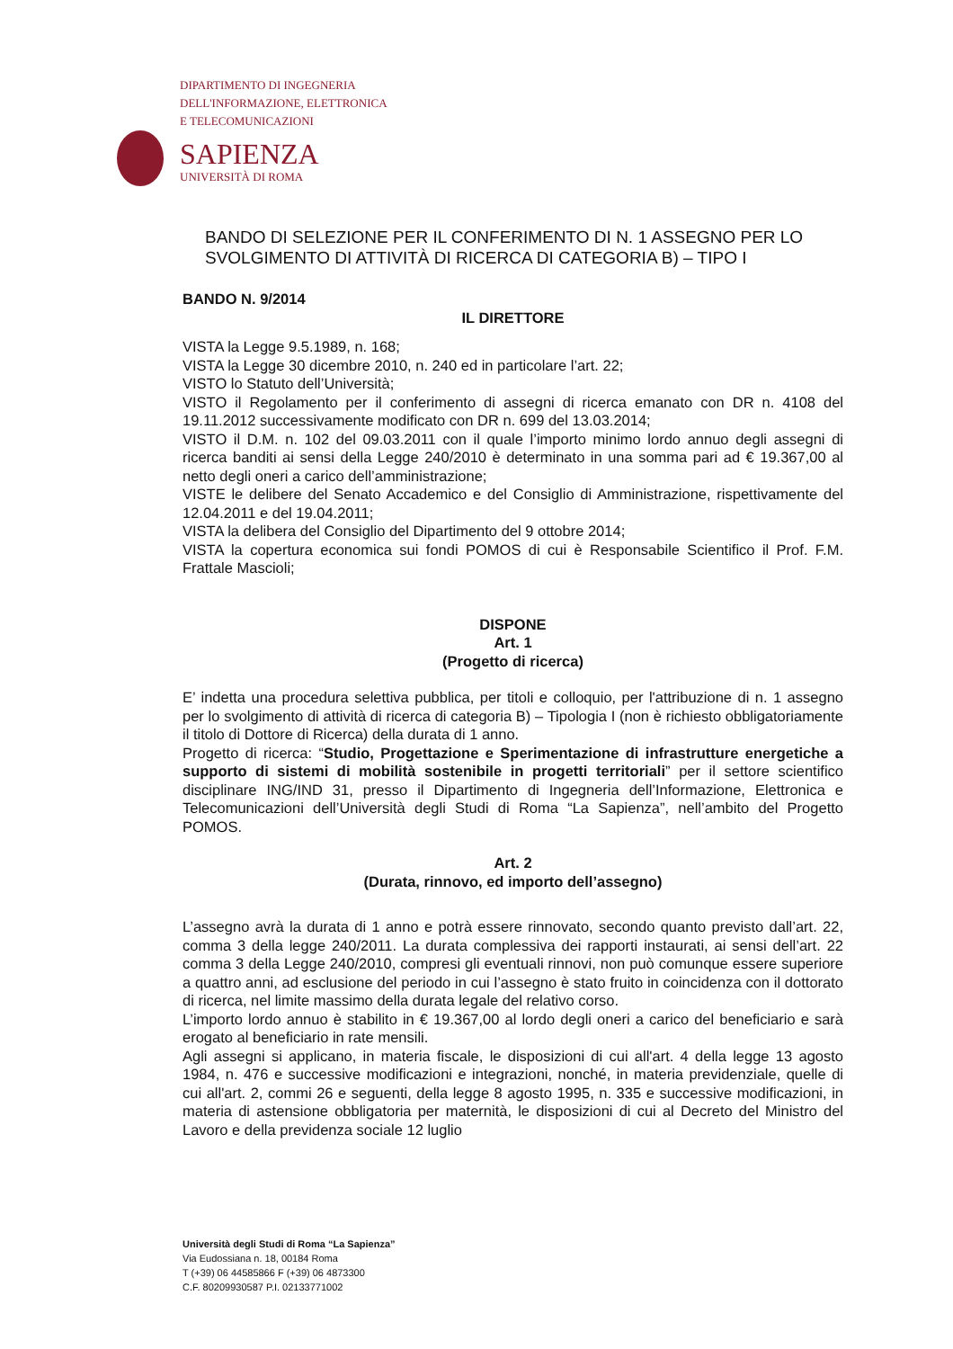DIPARTIMENTO DI INGEGNERIA
DELL'INFORMAZIONE, ELETTRONICA
E TELECOMUNICAZIONI
SAPIENZA
UNIVERSITÀ DI ROMA
BANDO DI SELEZIONE PER IL CONFERIMENTO DI N. 1 ASSEGNO PER LO SVOLGIMENTO DI ATTIVITÀ DI RICERCA DI CATEGORIA B) – TIPO I
BANDO N. 9/2014
IL DIRETTORE
VISTA la Legge 9.5.1989, n. 168;
VISTA la Legge 30 dicembre 2010, n. 240 ed in particolare l’art. 22;
VISTO lo Statuto dell’Università;
VISTO il Regolamento per il conferimento di assegni di ricerca emanato con DR n. 4108 del 19.11.2012 successivamente modificato con DR n. 699 del 13.03.2014;
VISTO il D.M. n. 102 del 09.03.2011 con il quale l’importo minimo lordo annuo degli assegni di ricerca banditi ai sensi della Legge 240/2010 è determinato in una somma pari ad € 19.367,00 al netto degli oneri a carico dell’amministrazione;
VISTE le delibere del Senato Accademico e del Consiglio di Amministrazione, rispettivamente del 12.04.2011 e del 19.04.2011;
VISTA la delibera del Consiglio del Dipartimento del 9 ottobre 2014;
VISTA la copertura economica sui fondi POMOS di cui è Responsabile Scientifico il Prof. F.M. Frattale Mascioli;
DISPONE
Art. 1
(Progetto di ricerca)
E’ indetta una procedura selettiva pubblica, per titoli e colloquio, per l'attribuzione di n. 1 assegno per lo svolgimento di attività di ricerca di categoria B) – Tipologia I (non è richiesto obbligatoriamente il titolo di Dottore di Ricerca) della durata di 1 anno.
Progetto di ricerca: “Studio, Progettazione e Sperimentazione di infrastrutture energetiche a supporto di sistemi di mobilità sostenibile in progetti territoriali” per il settore scientifico disciplinare ING/IND 31, presso il Dipartimento di Ingegneria dell’Informazione, Elettronica e Telecomunicazioni dell’Università degli Studi di Roma “La Sapienza”, nell’ambito del Progetto POMOS.
Art. 2
(Durata, rinnovo, ed importo dell’assegno)
L’assegno avrà la durata di 1 anno e potrà essere rinnovato, secondo quanto previsto dall’art. 22, comma 3 della legge 240/2011. La durata complessiva dei rapporti instaurati, ai sensi dell’art. 22 comma 3 della Legge 240/2010, compresi gli eventuali rinnovi, non può comunque essere superiore a quattro anni, ad esclusione del periodo in cui l’assegno è stato fruito in coincidenza con il dottorato di ricerca, nel limite massimo della durata legale del relativo corso.
L’importo lordo annuo è stabilito in € 19.367,00 al lordo degli oneri a carico del beneficiario e sarà erogato al beneficiario in rate mensili.
Agli assegni si applicano, in materia fiscale, le disposizioni di cui all'art. 4 della legge 13 agosto 1984, n. 476 e successive modificazioni e integrazioni, nonché, in materia previdenziale, quelle di cui all'art. 2, commi 26 e seguenti, della legge 8 agosto 1995, n. 335 e successive modificazioni, in materia di astensione obbligatoria per maternità, le disposizioni di cui al Decreto del Ministro del Lavoro e della previdenza sociale 12 luglio
Università degli Studi di Roma “La Sapienza”
Via Eudossiana n. 18, 00184 Roma
T (+39) 06 44585866 F (+39) 06 4873300
C.F. 80209930587 P.I. 02133771002